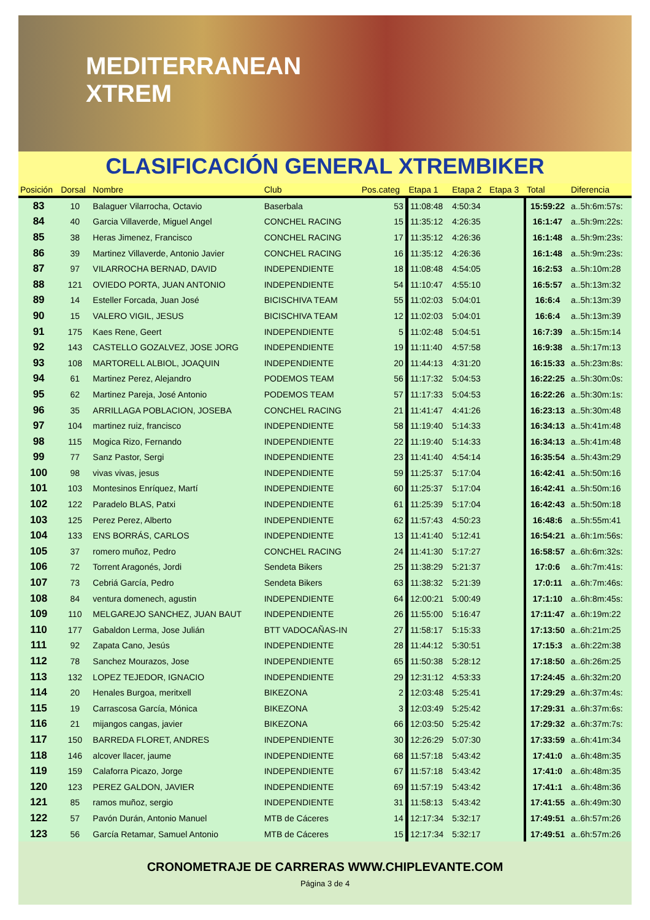MEDITERRANEAN
XTREM
CLASIFICACIÓN GENERAL XTREMBIKER
| Posición | Dorsal | Nombre | Club | Pos.categ | Etapa 1 | Etapa 2 | Etapa 3 | Total | Diferencia |
| --- | --- | --- | --- | --- | --- | --- | --- | --- | --- |
| 83 | 10 | Balaguer Vilarrocha, Octavio | Baserbala | 53 | 11:08:48 | 4:50:34 | | 15:59:22 | a..5h:6m:57s: |
| 84 | 40 | Garcia Villaverde, Miguel Angel | CONCHEL RACING | 15 | 11:35:12 | 4:26:35 | | 16:1:47 | a..5h:9m:22s: |
| 85 | 38 | Heras Jimenez, Francisco | CONCHEL RACING | 17 | 11:35:12 | 4:26:36 | | 16:1:48 | a..5h:9m:23s: |
| 86 | 39 | Martinez Villaverde, Antonio Javier | CONCHEL RACING | 16 | 11:35:12 | 4:26:36 | | 16:1:48 | a..5h:9m:23s: |
| 87 | 97 | VILARROCHA BERNAD, DAVID | INDEPENDIENTE | 18 | 11:08:48 | 4:54:05 | | 16:2:53 | a..5h:10m:28 |
| 88 | 121 | OVIEDO PORTA, JUAN ANTONIO | INDEPENDIENTE | 54 | 11:10:47 | 4:55:10 | | 16:5:57 | a..5h:13m:32 |
| 89 | 14 | Esteller Forcada, Juan José | BICISCHIVA TEAM | 55 | 11:02:03 | 5:04:01 | | 16:6:4 | a..5h:13m:39 |
| 90 | 15 | VALERO VIGIL, JESUS | BICISCHIVA TEAM | 12 | 11:02:03 | 5:04:01 | | 16:6:4 | a..5h:13m:39 |
| 91 | 175 | Kaes Rene, Geert | INDEPENDIENTE | 5 | 11:02:48 | 5:04:51 | | 16:7:39 | a..5h:15m:14 |
| 92 | 143 | CASTELLO GOZALVEZ, JOSE JORG | INDEPENDIENTE | 19 | 11:11:40 | 4:57:58 | | 16:9:38 | a..5h:17m:13 |
| 93 | 108 | MARTORELL ALBIOL, JOAQUIN | INDEPENDIENTE | 20 | 11:44:13 | 4:31:20 | | 16:15:33 | a..5h:23m:8s: |
| 94 | 61 | Martinez Perez, Alejandro | PODEMOS TEAM | 56 | 11:17:32 | 5:04:53 | | 16:22:25 | a..5h:30m:0s: |
| 95 | 62 | Martinez Pareja, José Antonio | PODEMOS TEAM | 57 | 11:17:33 | 5:04:53 | | 16:22:26 | a..5h:30m:1s: |
| 96 | 35 | ARRILLAGA POBLACION, JOSEBA | CONCHEL RACING | 21 | 11:41:47 | 4:41:26 | | 16:23:13 | a..5h:30m:48 |
| 97 | 104 | martinez ruiz, francisco | INDEPENDIENTE | 58 | 11:19:40 | 5:14:33 | | 16:34:13 | a..5h:41m:48 |
| 98 | 115 | Mogica Rizo, Fernando | INDEPENDIENTE | 22 | 11:19:40 | 5:14:33 | | 16:34:13 | a..5h:41m:48 |
| 99 | 77 | Sanz Pastor, Sergi | INDEPENDIENTE | 23 | 11:41:40 | 4:54:14 | | 16:35:54 | a..5h:43m:29 |
| 100 | 98 | vivas vivas, jesus | INDEPENDIENTE | 59 | 11:25:37 | 5:17:04 | | 16:42:41 | a..5h:50m:16 |
| 101 | 103 | Montesinos Enríquez, Martí | INDEPENDIENTE | 60 | 11:25:37 | 5:17:04 | | 16:42:41 | a..5h:50m:16 |
| 102 | 122 | Paradelo BLAS, Patxi | INDEPENDIENTE | 61 | 11:25:39 | 5:17:04 | | 16:42:43 | a..5h:50m:18 |
| 103 | 125 | Perez Perez, Alberto | INDEPENDIENTE | 62 | 11:57:43 | 4:50:23 | | 16:48:6 | a..5h:55m:41 |
| 104 | 133 | ENS BORRÁS, CARLOS | INDEPENDIENTE | 13 | 11:41:40 | 5:12:41 | | 16:54:21 | a..6h:1m:56s: |
| 105 | 37 | romero muñoz, Pedro | CONCHEL RACING | 24 | 11:41:30 | 5:17:27 | | 16:58:57 | a..6h:6m:32s: |
| 106 | 72 | Torrent Aragonés, Jordi | Sendeta Bikers | 25 | 11:38:29 | 5:21:37 | | 17:0:6 | a..6h:7m:41s: |
| 107 | 73 | Cebriá García, Pedro | Sendeta Bikers | 63 | 11:38:32 | 5:21:39 | | 17:0:11 | a..6h:7m:46s: |
| 108 | 84 | ventura domenech, agustin | INDEPENDIENTE | 64 | 12:00:21 | 5:00:49 | | 17:1:10 | a..6h:8m:45s: |
| 109 | 110 | MELGAREJO SANCHEZ, JUAN BAUT | INDEPENDIENTE | 26 | 11:55:00 | 5:16:47 | | 17:11:47 | a..6h:19m:22 |
| 110 | 177 | Gabaldon Lerma, Jose Julián | BTT VADOCAÑAS-IN | 27 | 11:58:17 | 5:15:33 | | 17:13:50 | a..6h:21m:25 |
| 111 | 92 | Zapata Cano, Jesús | INDEPENDIENTE | 28 | 11:44:12 | 5:30:51 | | 17:15:3 | a..6h:22m:38 |
| 112 | 78 | Sanchez Mourazos, Jose | INDEPENDIENTE | 65 | 11:50:38 | 5:28:12 | | 17:18:50 | a..6h:26m:25 |
| 113 | 132 | LOPEZ TEJEDOR, IGNACIO | INDEPENDIENTE | 29 | 12:31:12 | 4:53:33 | | 17:24:45 | a..6h:32m:20 |
| 114 | 20 | Henales Burgoa, meritxell | BIKEZONA | 2 | 12:03:48 | 5:25:41 | | 17:29:29 | a..6h:37m:4s: |
| 115 | 19 | Carrascosa García, Mónica | BIKEZONA | 3 | 12:03:49 | 5:25:42 | | 17:29:31 | a..6h:37m:6s: |
| 116 | 21 | mijangos cangas, javier | BIKEZONA | 66 | 12:03:50 | 5:25:42 | | 17:29:32 | a..6h:37m:7s: |
| 117 | 150 | BARREDA FLORET, ANDRES | INDEPENDIENTE | 30 | 12:26:29 | 5:07:30 | | 17:33:59 | a..6h:41m:34 |
| 118 | 146 | alcover llacer, jaume | INDEPENDIENTE | 68 | 11:57:18 | 5:43:42 | | 17:41:0 | a..6h:48m:35 |
| 119 | 159 | Calaforra Picazo, Jorge | INDEPENDIENTE | 67 | 11:57:18 | 5:43:42 | | 17:41:0 | a..6h:48m:35 |
| 120 | 123 | PEREZ GALDON, JAVIER | INDEPENDIENTE | 69 | 11:57:19 | 5:43:42 | | 17:41:1 | a..6h:48m:36 |
| 121 | 85 | ramos muñoz, sergio | INDEPENDIENTE | 31 | 11:58:13 | 5:43:42 | | 17:41:55 | a..6h:49m:30 |
| 122 | 57 | Pavón Durán, Antonio Manuel | MTB de Cáceres | 14 | 12:17:34 | 5:32:17 | | 17:49:51 | a..6h:57m:26 |
| 123 | 56 | García Retamar, Samuel Antonio | MTB de Cáceres | 15 | 12:17:34 | 5:32:17 | | 17:49:51 | a..6h:57m:26 |
CRONOMETRAJE DE CARRERAS WWW.CHIPLEVANTE.COM
Página 3 de 4